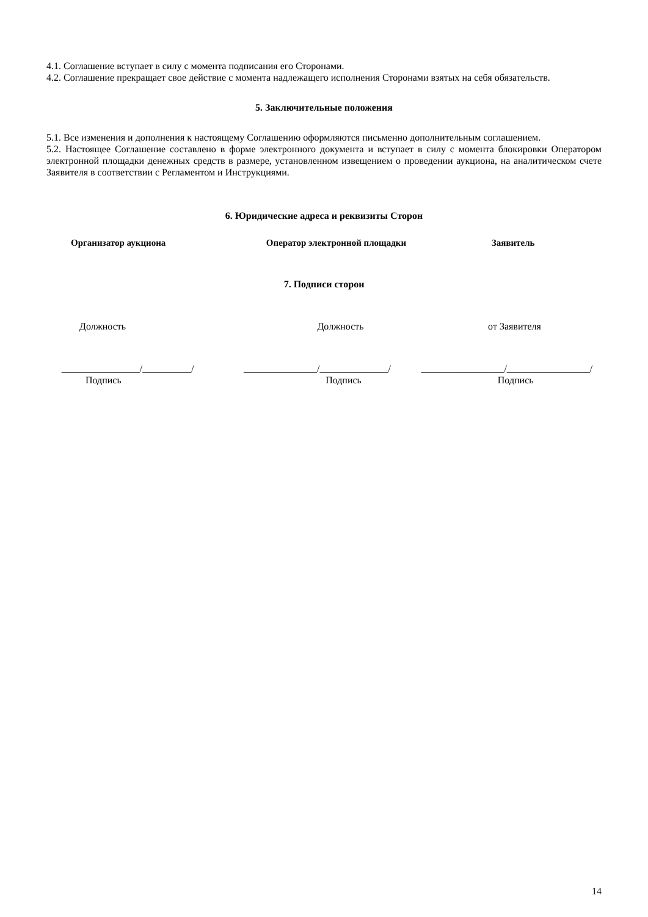4.1. Соглашение вступает в силу с момента подписания его Сторонами.
4.2. Соглашение прекращает свое действие с момента надлежащего исполнения Сторонами взятых на себя обязательств.
5. Заключительные положения
5.1. Все изменения и дополнения к настоящему Соглашению оформляются письменно дополнительным соглашением.
5.2. Настоящее Соглашение составлено в форме электронного документа и вступает в силу с момента блокировки Оператором электронной площадки денежных средств в размере, установленном извещением о проведении аукциона, на аналитическом счете Заявителя в соответствии с Регламентом и Инструкциями.
6. Юридические адреса и реквизиты Сторон
Организатор аукциона Оператор электронной площадки Заявитель
7. Подписи сторон
Должность Должность от Заявителя
________________/__________/ _______________/______________/
_________________/_________________/
Подпись Подпись Подпись
14